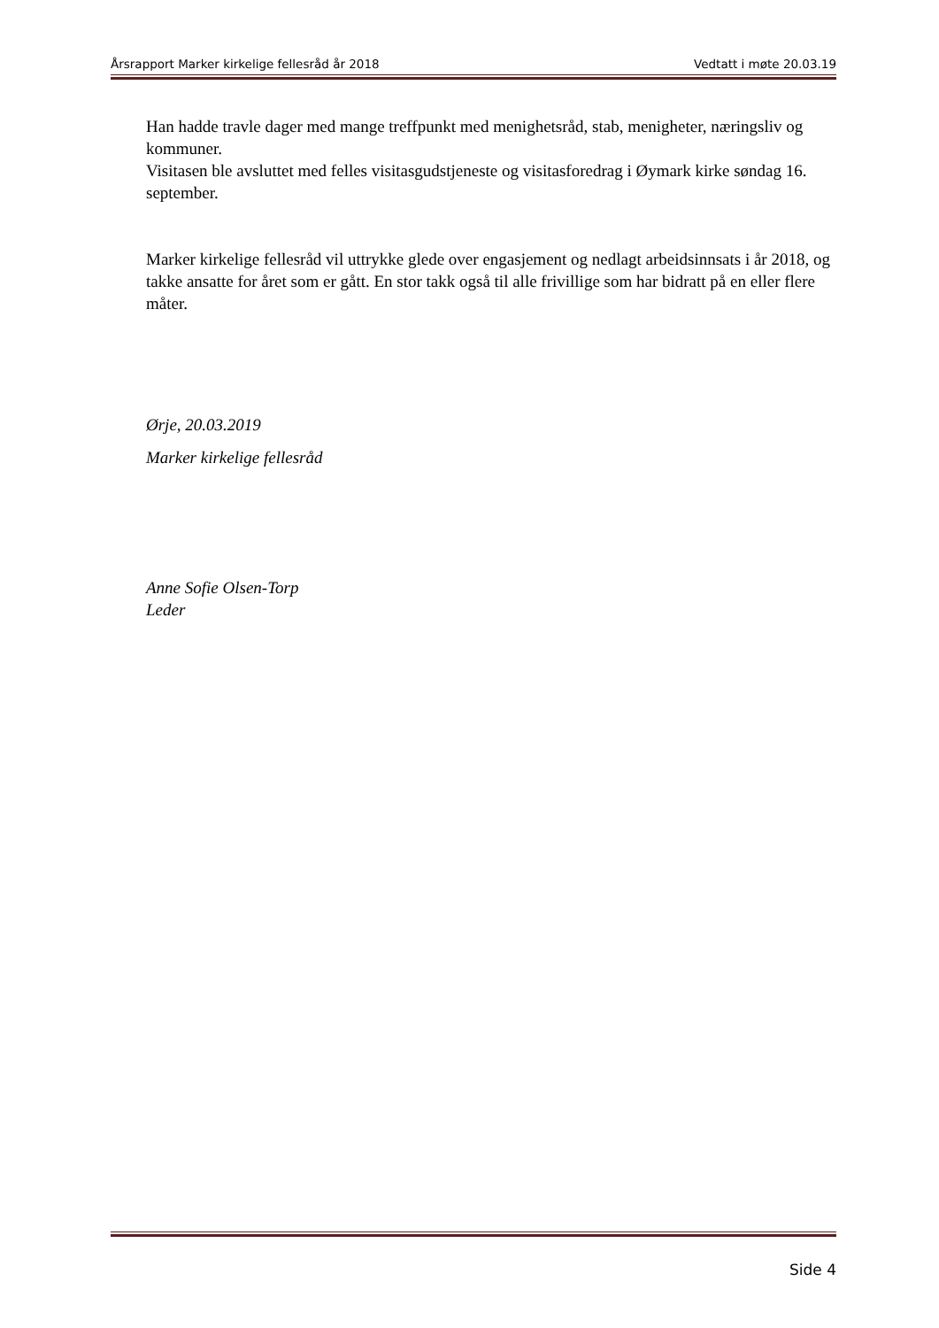Årsrapport Marker kirkelige fellesråd år 2018 Vedtatt i møte 20.03.19
Han hadde travle dager med mange treffpunkt med menighetsråd, stab, menigheter, næringsliv og kommuner.
Visitasen ble avsluttet med felles visitasgudstjeneste og visitasforedrag i Øymark kirke søndag 16. september.
Marker kirkelige fellesråd vil uttrykke glede over engasjement og nedlagt arbeidsinnsats i år 2018, og takke ansatte for året som er gått. En stor takk også til alle frivillige som har bidratt på en eller flere måter.
Ørje, 20.03.2019
Marker kirkelige fellesråd
Anne Sofie Olsen-Torp
Leder
Side 4